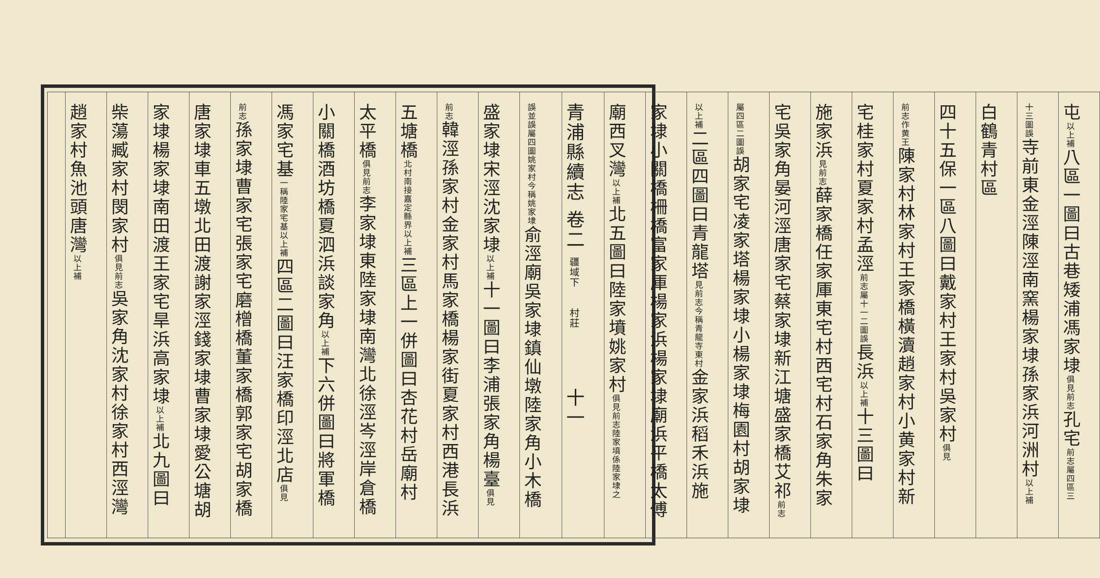屯以上補八區一圖曰古巷矮浦馮家埭俱見前志孔宅前志屬四區三
十三圖誤寺前東金涇陳涇南窯楊家埭孫家浜河洲村以上補
白鶴青村區
四十五保一區八圖曰戴家村王家村吳家村俱見
前志作黄王陳家村林家村王家橋橫瀆趙家村小黄家村新
宅桂家村夏家村孟涇前志屬十一二圖誤長浜以上補十三圖曰
施家浜見前志薛家橋任家厙東宅村西宅村石家角朱家
宅吳家角晏河涇唐家宅蔡家埭新江塘盛家橋艾祁前志
屬四區二圖誤胡家宅凌家塔楊家埭小楊家埭梅園村胡家埭
以上補二區四圖曰青龍塔見前志今稱青龍寺東村金家浜稻禾浜施
家埭小關橋柵橋富家厙楊家浜楊家埭廟浜平橋太傅
廟西叉灣以上補北五圖曰陸家墳姚家村俱見前志陸家墳係陸家埭之
青浦縣續志 卷二 疆域下　　村莊　　　十一
誤並誤屬四圖姚家村今稱姚家埭俞涇廟吳家埭鎮仙墩陸家角小木橋
盛家埭宋涇沈家埭以上補十一圖曰李浦張家角楊臺俱見
前志韓涇孫家村金家村馬家橋楊家街夏家村西港長浜
五塘橋北村南接嘉定縣界以上補三區上一併圖曰杏花村岳廟村
太平橋俱見前志李家埭東陸家埭南灣北徐涇岑涇岸倉橋
小關橋酒坊橋夏泗浜談家角以上補下六併圖曰將軍橋
馮家宅基一稱陸家宅基以上補四區二圖曰汪家橋印涇北店俱見
前志孫家埭曹家宅張家宅磨橧橋董家橋郭家宅胡家橋
唐家埭車五墩北田渡謝家涇錢家埭曹家埭愛公塘胡
家埭楊家埭南田渡王家宅旱浜高家埭以上補北九圖曰
柴蕩臧家村閔家村俱見前志吳家角沈家村徐家村西涇灣
趙家村魚池頭唐灣以上補